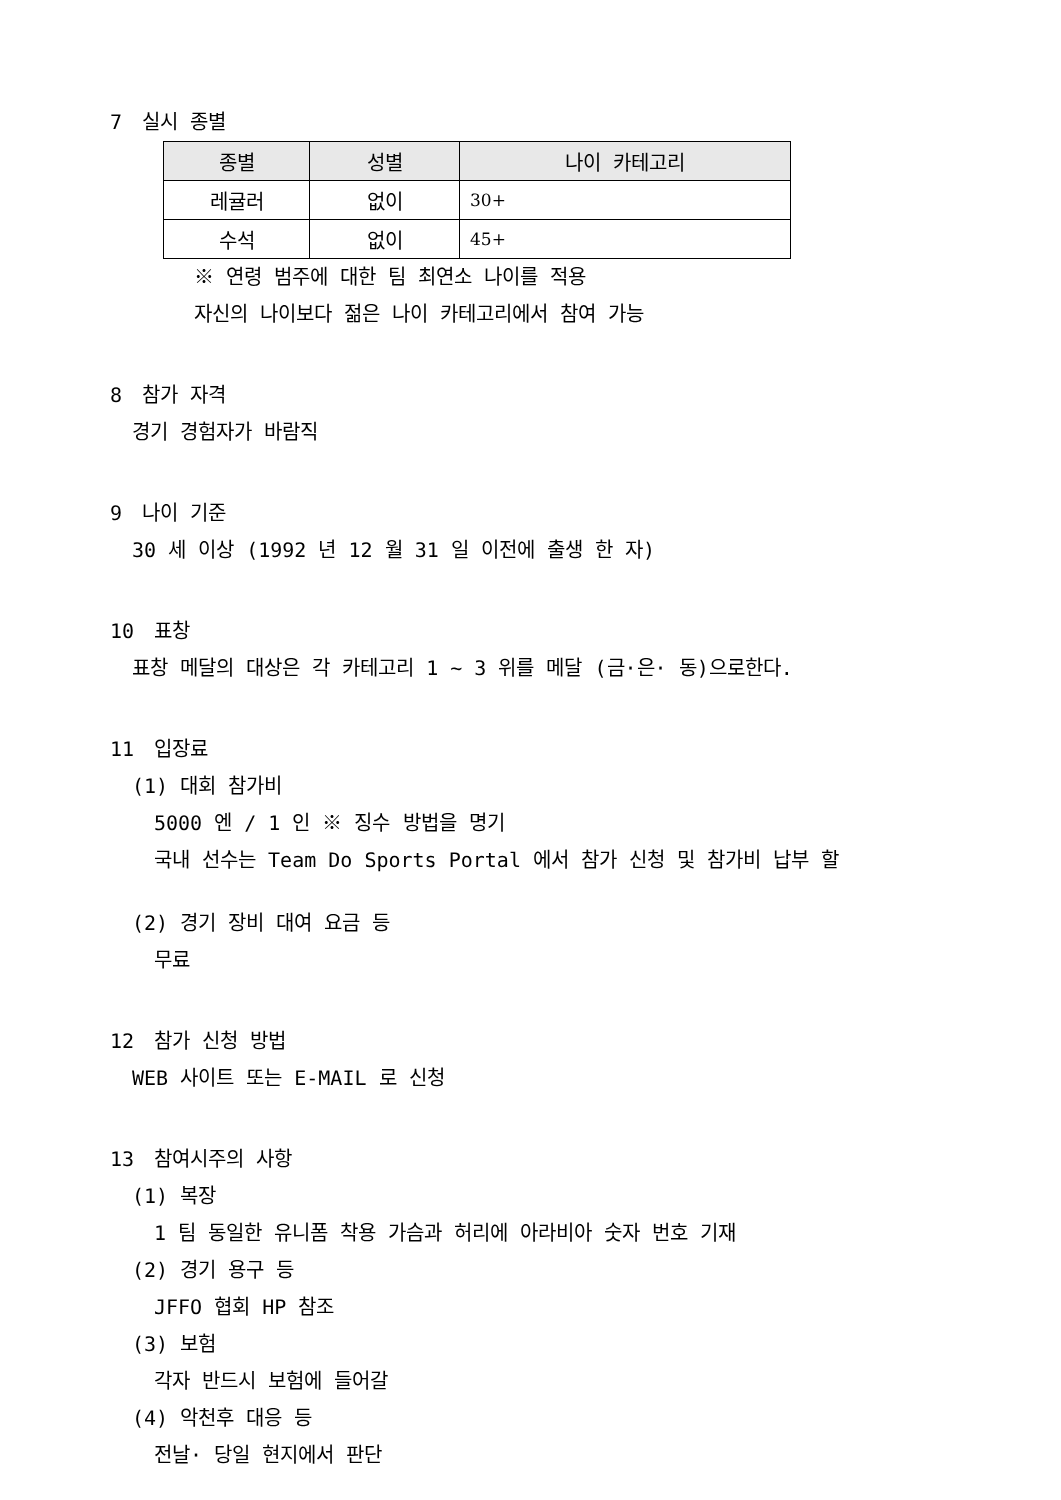7　실시 종별
| 종별 | 성별 | 나이 카테고리 |
| --- | --- | --- |
| 레귤러 | 없이 | 30+ |
| 수석 | 없이 | 45+ |
※ 연령 범주에 대한 팀 최연소 나이를 적용
자신의 나이보다 젊은 나이 카테고리에서 참여 가능
8　참가 자격
경기 경험자가 바람직
9　나이 기준
30 세 이상 (1992 년 12 월 31 일 이전에 출생 한 자)
10　표창
표창 메달의 대상은 각 카테고리 1 ~ 3 위를 메달 (금·은· 동)으로한다.
11　입장료
(1) 대회 참가비
5000 엔 / 1 인 ※ 징수 방법을 명기
국내 선수는 Team Do Sports Portal 에서 참가 신청 및 참가비 납부 할
(2) 경기 장비 대여 요금 등
무료
12　참가 신청 방법
WEB 사이트 또는 E-MAIL 로 신청
13　참여시주의 사항
(1) 복장
1 팀 동일한 유니폼 착용 가슴과 허리에 아라비아 숫자 번호 기재
(2) 경기 용구 등
JFFO 협회 HP 참조
(3) 보험
각자 반드시 보험에 들어갈
(4) 악천후 대응 등
전날· 당일 현지에서 판단